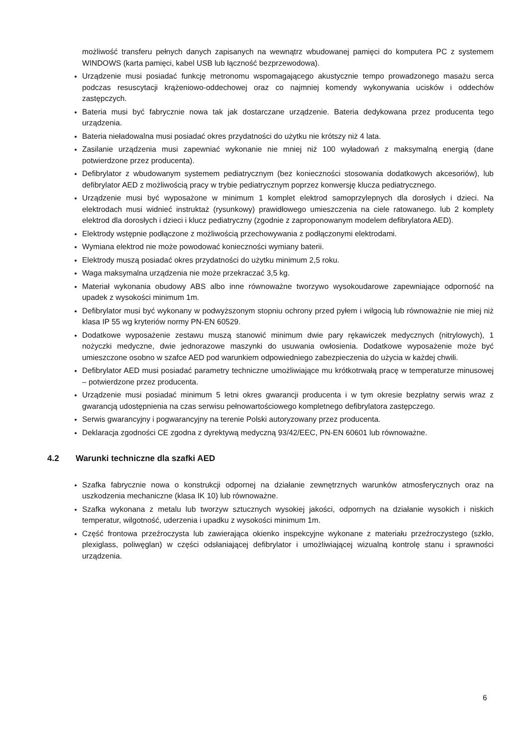możliwość transferu pełnych danych zapisanych na wewnątrz wbudowanej pamięci do komputera PC z systemem WINDOWS (karta pamięci, kabel USB lub łączność bezprzewodowa).
Urządzenie musi posiadać funkcję metronomu wspomagającego akustycznie tempo prowadzonego masażu serca podczas resuscytacji krążeniowo-oddechowej oraz co najmniej komendy wykonywania ucisków i oddechów zastępczych.
Bateria musi być fabrycznie nowa tak jak dostarczane urządzenie. Bateria dedykowana przez producenta tego urządzenia.
Bateria nieładowalna musi posiadać okres przydatności do użytku nie krótszy niż 4 lata.
Zasilanie urządzenia musi zapewniać wykonanie nie mniej niż 100 wyładowań z maksymalną energią (dane potwierdzone przez producenta).
Defibrylator z wbudowanym systemem pediatrycznym (bez konieczności stosowania dodatkowych akcesoriów), lub defibrylator AED z możliwością pracy w trybie pediatrycznym poprzez konwersję klucza pediatrycznego.
Urządzenie musi być wyposażone w minimum 1 komplet elektrod samoprzylepnych dla dorosłych i dzieci. Na elektrodach musi widnieć instruktaż (rysunkowy) prawidłowego umieszczenia na ciele ratowanego. lub 2 komplety elektrod dla dorosłych i dzieci i klucz pediatryczny (zgodnie z zaproponowanym modelem defibrylatora AED).
Elektrody wstępnie podłączone z możliwością przechowywania z podłączonymi elektrodami.
Wymiana elektrod nie może powodować konieczności wymiany baterii.
Elektrody muszą posiadać okres przydatności do użytku minimum 2,5 roku.
Waga maksymalna urządzenia nie może przekraczać 3,5 kg.
Materiał wykonania obudowy ABS albo inne równoważne tworzywo wysokoudarowe zapewniające odporność na upadek z wysokości minimum 1m.
Defibrylator musi być wykonany w podwyższonym stopniu ochrony przed pyłem i wilgocią lub równoważnie nie miej niż klasa IP 55 wg kryteriów normy PN-EN 60529.
Dodatkowe wyposażenie zestawu muszą stanowić minimum dwie pary rękawiczek medycznych (nitrylowych), 1 nożyczki medyczne, dwie jednorazowe maszynki do usuwania owłosienia. Dodatkowe wyposażenie może być umieszczone osobno w szafce AED pod warunkiem odpowiedniego zabezpieczenia do użycia w każdej chwili.
Defibrylator AED musi posiadać parametry techniczne umożliwiające mu krótkotrwałą pracę w temperaturze minusowej – potwierdzone przez producenta.
Urządzenie musi posiadać minimum 5 letni okres gwarancji producenta i w tym okresie bezpłatny serwis wraz z gwarancją udostępnienia na czas serwisu pełnowartościowego kompletnego defibrylatora zastępczego.
Serwis gwarancyjny i pogwarancyjny na terenie Polski autoryzowany przez producenta.
Deklaracja zgodności CE zgodna z dyrektywą medyczną 93/42/EEC, PN-EN 60601 lub równoważne.
4.2 Warunki techniczne dla szafki AED
Szafka fabrycznie nowa o konstrukcji odpornej na działanie zewnętrznych warunków atmosferycznych oraz na uszkodzenia mechaniczne (klasa IK 10) lub równoważne.
Szafka wykonana z metalu lub tworzyw sztucznych wysokiej jakości, odpornych na działanie wysokich i niskich temperatur, wilgotność, uderzenia i upadku z wysokości minimum 1m.
Część frontowa przeźroczysta lub zawierająca okienko inspekcyjne wykonane z materiału przeźroczystego (szkło, plexiglass, poliwęglan) w części odsłaniającej defibrylator i umożliwiającej wizualną kontrolę stanu i sprawności urządzenia.
6